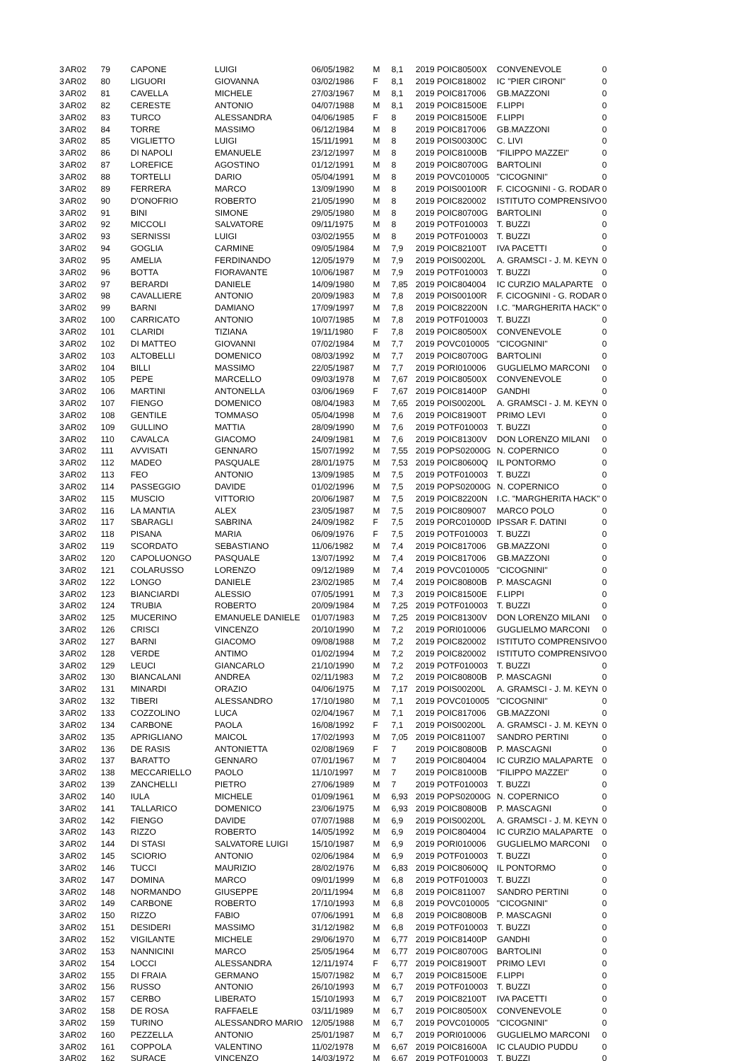| 3 | AR02 | 79 | CAPONE | LUIGI | 06/05/1982 | M | 8,1 | 2019 | POIC80500X | CONVENEVOLE | 0 |
| 3 | AR02 | 80 | LIGUORI | GIOVANNA | 03/02/1986 | F | 8,1 | 2019 | POIC818002 | IC "PIER CIRONI" | 0 |
| 3 | AR02 | 81 | CAVELLA | MICHELE | 27/03/1967 | M | 8,1 | 2019 | POIC817006 | GB.MAZZONI | 0 |
| 3 | AR02 | 82 | CERESTE | ANTONIO | 04/07/1988 | M | 8,1 | 2019 | POIC81500E | F.LIPPI | 0 |
| 3 | AR02 | 83 | TURCO | ALESSANDRA | 04/06/1985 | F | 8 | 2019 | POIC81500E | F.LIPPI | 0 |
| 3 | AR02 | 84 | TORRE | MASSIMO | 06/12/1984 | M | 8 | 2019 | POIC817006 | GB.MAZZONI | 0 |
| 3 | AR02 | 85 | VIGLIETTO | LUIGI | 15/11/1991 | M | 8 | 2019 | POIS00300C | C. LIVI | 0 |
| 3 | AR02 | 86 | DI NAPOLI | EMANUELE | 23/12/1997 | M | 8 | 2019 | POIC81000B | "FILIPPO MAZZEI" | 0 |
| 3 | AR02 | 87 | LOREFICE | AGOSTINO | 01/12/1991 | M | 8 | 2019 | POIC80700G | BARTOLINI | 0 |
| 3 | AR02 | 88 | TORTELLI | DARIO | 05/04/1991 | M | 8 | 2019 | POVC010005 | "CICOGNINI" | 0 |
| 3 | AR02 | 89 | FERRERA | MARCO | 13/09/1990 | M | 8 | 2019 | POIS00100R | F. CICOGNINI - G. RODAR | 0 |
| 3 | AR02 | 90 | D'ONOFRIO | ROBERTO | 21/05/1990 | M | 8 | 2019 | POIC820002 | ISTITUTO COMPRENSIVO | 0 |
| 3 | AR02 | 91 | BINI | SIMONE | 29/05/1980 | M | 8 | 2019 | POIC80700G | BARTOLINI | 0 |
| 3 | AR02 | 92 | MICCOLI | SALVATORE | 09/11/1975 | M | 8 | 2019 | POTF010003 | T. BUZZI | 0 |
| 3 | AR02 | 93 | SERNISSI | LUIGI | 03/02/1955 | M | 8 | 2019 | POTF010003 | T. BUZZI | 0 |
| 3 | AR02 | 94 | GOGLIA | CARMINE | 09/05/1984 | M | 7,9 | 2019 | POIC82100T | IVA PACETTI | 0 |
| 3 | AR02 | 95 | AMELIA | FERDINANDO | 12/05/1979 | M | 7,9 | 2019 | POIS00200L | A. GRAMSCI - J. M. KEYN | 0 |
| 3 | AR02 | 96 | BOTTA | FIORAVANTE | 10/06/1987 | M | 7,9 | 2019 | POTF010003 | T. BUZZI | 0 |
| 3 | AR02 | 97 | BERARDI | DANIELE | 14/09/1980 | M | 7,85 | 2019 | POIC804004 | IC CURZIO MALAPARTE | 0 |
| 3 | AR02 | 98 | CAVALLIERE | ANTONIO | 20/09/1983 | M | 7,8 | 2019 | POIS00100R | F. CICOGNINI - G. RODAR | 0 |
| 3 | AR02 | 99 | BARNI | DAMIANO | 17/09/1997 | M | 7,8 | 2019 | POIC82200N | I.C. "MARGHERITA HACK" | 0 |
| 3 | AR02 | 100 | CARRICATO | ANTONIO | 10/07/1985 | M | 7,8 | 2019 | POTF010003 | T. BUZZI | 0 |
| 3 | AR02 | 101 | CLARIDI | TIZIANA | 19/11/1980 | F | 7,8 | 2019 | POIC80500X | CONVENEVOLE | 0 |
| 3 | AR02 | 102 | DI MATTEO | GIOVANNI | 07/02/1984 | M | 7,7 | 2019 | POVC010005 | "CICOGNINI" | 0 |
| 3 | AR02 | 103 | ALTOBELLI | DOMENICO | 08/03/1992 | M | 7,7 | 2019 | POIC80700G | BARTOLINI | 0 |
| 3 | AR02 | 104 | BILLI | MASSIMO | 22/05/1987 | M | 7,7 | 2019 | PORI010006 | GUGLIELMO MARCONI | 0 |
| 3 | AR02 | 105 | PEPE | MARCELLO | 09/03/1978 | M | 7,67 | 2019 | POIC80500X | CONVENEVOLE | 0 |
| 3 | AR02 | 106 | MARTINI | ANTONELLA | 03/06/1969 | F | 7,67 | 2019 | POIC81400P | GANDHI | 0 |
| 3 | AR02 | 107 | FIENGO | DOMENICO | 08/04/1983 | M | 7,65 | 2019 | POIS00200L | A. GRAMSCI - J. M. KEYN | 0 |
| 3 | AR02 | 108 | GENTILE | TOMMASO | 05/04/1998 | M | 7,6 | 2019 | POIC81900T | PRIMO LEVI | 0 |
| 3 | AR02 | 109 | GULLINO | MATTIA | 28/09/1990 | M | 7,6 | 2019 | POTF010003 | T. BUZZI | 0 |
| 3 | AR02 | 110 | CAVALCA | GIACOMO | 24/09/1981 | M | 7,6 | 2019 | POIC81300V | DON LORENZO MILANI | 0 |
| 3 | AR02 | 111 | AVVISATI | GENNARO | 15/07/1992 | M | 7,55 | 2019 | POPS02000G | N. COPERNICO | 0 |
| 3 | AR02 | 112 | MADEO | PASQUALE | 28/01/1975 | M | 7,53 | 2019 | POIC80600Q | IL PONTORMO | 0 |
| 3 | AR02 | 113 | FEO | ANTONIO | 13/09/1985 | M | 7,5 | 2019 | POTF010003 | T. BUZZI | 0 |
| 3 | AR02 | 114 | PASSEGGIO | DAVIDE | 01/02/1996 | M | 7,5 | 2019 | POPS02000G | N. COPERNICO | 0 |
| 3 | AR02 | 115 | MUSCIO | VITTORIO | 20/06/1987 | M | 7,5 | 2019 | POIC82200N | I.C. "MARGHERITA HACK" | 0 |
| 3 | AR02 | 116 | LA MANTIA | ALEX | 23/05/1987 | M | 7,5 | 2019 | POIC809007 | MARCO POLO | 0 |
| 3 | AR02 | 117 | SBARAGLI | SABRINA | 24/09/1982 | F | 7,5 | 2019 | PORC01000D | IPSSAR F. DATINI | 0 |
| 3 | AR02 | 118 | PISANA | MARIA | 06/09/1976 | F | 7,5 | 2019 | POTF010003 | T. BUZZI | 0 |
| 3 | AR02 | 119 | SCORDATO | SEBASTIANO | 11/06/1982 | M | 7,4 | 2019 | POIC817006 | GB.MAZZONI | 0 |
| 3 | AR02 | 120 | CAPOLUONGO | PASQUALE | 13/07/1992 | M | 7,4 | 2019 | POIC817006 | GB.MAZZONI | 0 |
| 3 | AR02 | 121 | COLARUSSO | LORENZO | 09/12/1989 | M | 7,4 | 2019 | POVC010005 | "CICOGNINI" | 0 |
| 3 | AR02 | 122 | LONGO | DANIELE | 23/02/1985 | M | 7,4 | 2019 | POIC80800B | P. MASCAGNI | 0 |
| 3 | AR02 | 123 | BIANCIARDI | ALESSIO | 07/05/1991 | M | 7,3 | 2019 | POIC81500E | F.LIPPI | 0 |
| 3 | AR02 | 124 | TRUBIA | ROBERTO | 20/09/1984 | M | 7,25 | 2019 | POTF010003 | T. BUZZI | 0 |
| 3 | AR02 | 125 | MUCERINO | EMANUELE DANIELE | 01/07/1983 | M | 7,25 | 2019 | POIC81300V | DON LORENZO MILANI | 0 |
| 3 | AR02 | 126 | CRISCI | VINCENZO | 20/10/1990 | M | 7,2 | 2019 | PORI010006 | GUGLIELMO MARCONI | 0 |
| 3 | AR02 | 127 | BARNI | GIACOMO | 09/08/1988 | M | 7,2 | 2019 | POIC820002 | ISTITUTO COMPRENSIVO | 0 |
| 3 | AR02 | 128 | VERDE | ANTIMO | 01/02/1994 | M | 7,2 | 2019 | POIC820002 | ISTITUTO COMPRENSIVO | 0 |
| 3 | AR02 | 129 | LEUCI | GIANCARLO | 21/10/1990 | M | 7,2 | 2019 | POTF010003 | T. BUZZI | 0 |
| 3 | AR02 | 130 | BIANCALANI | ANDREA | 02/11/1983 | M | 7,2 | 2019 | POIC80800B | P. MASCAGNI | 0 |
| 3 | AR02 | 131 | MINARDI | ORAZIO | 04/06/1975 | M | 7,17 | 2019 | POIS00200L | A. GRAMSCI - J. M. KEYN | 0 |
| 3 | AR02 | 132 | TIBERI | ALESSANDRO | 17/10/1980 | M | 7,1 | 2019 | POVC010005 | "CICOGNINI" | 0 |
| 3 | AR02 | 133 | COZZOLINO | LUCA | 02/04/1967 | M | 7,1 | 2019 | POIC817006 | GB.MAZZONI | 0 |
| 3 | AR02 | 134 | CARBONE | PAOLA | 16/08/1992 | F | 7,1 | 2019 | POIS00200L | A. GRAMSCI - J. M. KEYN | 0 |
| 3 | AR02 | 135 | APRIGLIANO | MAICOL | 17/02/1993 | M | 7,05 | 2019 | POIC811007 | SANDRO PERTINI | 0 |
| 3 | AR02 | 136 | DE RASIS | ANTONIETTA | 02/08/1969 | F | 7 | 2019 | POIC80800B | P. MASCAGNI | 0 |
| 3 | AR02 | 137 | BARATTO | GENNARO | 07/01/1967 | M | 7 | 2019 | POIC804004 | IC CURZIO MALAPARTE | 0 |
| 3 | AR02 | 138 | MECCARIELLO | PAOLO | 11/10/1997 | M | 7 | 2019 | POIC81000B | "FILIPPO MAZZEI" | 0 |
| 3 | AR02 | 139 | ZANCHELLI | PIETRO | 27/06/1989 | M | 7 | 2019 | POTF010003 | T. BUZZI | 0 |
| 3 | AR02 | 140 | IULA | MICHELE | 01/09/1961 | M | 6,93 | 2019 | POPS02000G | N. COPERNICO | 0 |
| 3 | AR02 | 141 | TALLARICO | DOMENICO | 23/06/1975 | M | 6,93 | 2019 | POIC80800B | P. MASCAGNI | 0 |
| 3 | AR02 | 142 | FIENGO | DAVIDE | 07/07/1988 | M | 6,9 | 2019 | POIS00200L | A. GRAMSCI - J. M. KEYN | 0 |
| 3 | AR02 | 143 | RIZZO | ROBERTO | 14/05/1992 | M | 6,9 | 2019 | POIC804004 | IC CURZIO MALAPARTE | 0 |
| 3 | AR02 | 144 | DI STASI | SALVATORE LUIGI | 15/10/1987 | M | 6,9 | 2019 | PORI010006 | GUGLIELMO MARCONI | 0 |
| 3 | AR02 | 145 | SCIORIO | ANTONIO | 02/06/1984 | M | 6,9 | 2019 | POTF010003 | T. BUZZI | 0 |
| 3 | AR02 | 146 | TUCCI | MAURIZIO | 28/02/1976 | M | 6,83 | 2019 | POIC80600Q | IL PONTORMO | 0 |
| 3 | AR02 | 147 | DOMINA | MARCO | 09/01/1999 | M | 6,8 | 2019 | POTF010003 | T. BUZZI | 0 |
| 3 | AR02 | 148 | NORMANDO | GIUSEPPE | 20/11/1994 | M | 6,8 | 2019 | POIC811007 | SANDRO PERTINI | 0 |
| 3 | AR02 | 149 | CARBONE | ROBERTO | 17/10/1993 | M | 6,8 | 2019 | POVC010005 | "CICOGNINI" | 0 |
| 3 | AR02 | 150 | RIZZO | FABIO | 07/06/1991 | M | 6,8 | 2019 | POIC80800B | P. MASCAGNI | 0 |
| 3 | AR02 | 151 | DESIDERI | MASSIMO | 31/12/1982 | M | 6,8 | 2019 | POTF010003 | T. BUZZI | 0 |
| 3 | AR02 | 152 | VIGILANTE | MICHELE | 29/06/1970 | M | 6,77 | 2019 | POIC81400P | GANDHI | 0 |
| 3 | AR02 | 153 | NANNICINI | MARCO | 25/05/1964 | M | 6,77 | 2019 | POIC80700G | BARTOLINI | 0 |
| 3 | AR02 | 154 | LOCCI | ALESSANDRA | 12/11/1974 | F | 6,77 | 2019 | POIC81900T | PRIMO LEVI | 0 |
| 3 | AR02 | 155 | DI FRAIA | GERMANO | 15/07/1982 | M | 6,7 | 2019 | POIC81500E | F.LIPPI | 0 |
| 3 | AR02 | 156 | RUSSO | ANTONIO | 26/10/1993 | M | 6,7 | 2019 | POTF010003 | T. BUZZI | 0 |
| 3 | AR02 | 157 | CERBO | LIBERATO | 15/10/1993 | M | 6,7 | 2019 | POIC82100T | IVA PACETTI | 0 |
| 3 | AR02 | 158 | DE ROSA | RAFFAELE | 03/11/1989 | M | 6,7 | 2019 | POIC80500X | CONVENEVOLE | 0 |
| 3 | AR02 | 159 | TURINO | ALESSANDRO MARIO | 12/05/1988 | M | 6,7 | 2019 | POVC010005 | "CICOGNINI" | 0 |
| 3 | AR02 | 160 | PEZZELLA | ANTONIO | 25/01/1987 | M | 6,7 | 2019 | PORI010006 | GUGLIELMO MARCONI | 0 |
| 3 | AR02 | 161 | COPPOLA | VALENTINO | 11/02/1978 | M | 6,67 | 2019 | POIC81600A | IC CLAUDIO PUDDU | 0 |
| 3 | AR02 | 162 | SURACE | VINCENZO | 14/03/1972 | M | 6,67 | 2019 | POTF010003 | T. BUZZI | 0 |